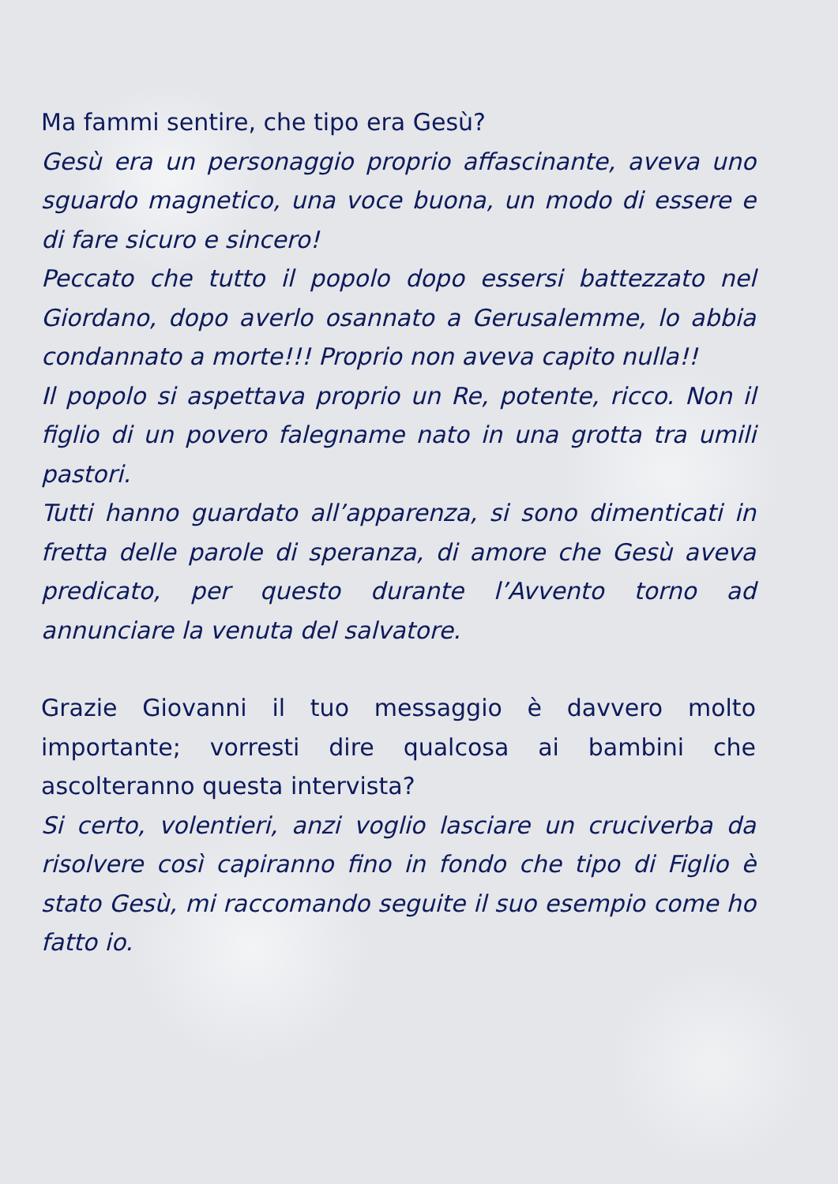Ma fammi sentire, che tipo era Gesù?
Gesù era un personaggio proprio affascinante, aveva uno sguardo magnetico, una voce buona, un modo di essere e di fare sicuro e sincero!
Peccato che tutto il popolo dopo essersi battezzato nel Giordano, dopo averlo osannato a Gerusalemme, lo abbia condannato a morte!!! Proprio non aveva capito nulla!!
Il popolo si aspettava proprio un Re, potente, ricco. Non il figlio di un povero falegname nato in una grotta tra umili pastori.
Tutti hanno guardato all’apparenza, si sono dimenticati in fretta delle parole di speranza, di amore che Gesù aveva predicato, per questo durante l’Avvento torno ad annunciare la venuta del salvatore.
Grazie Giovanni il tuo messaggio è davvero molto importante; vorresti dire qualcosa ai bambini che ascolteranno questa intervista?
Si certo, volentieri, anzi voglio lasciare un cruciverba da risolvere così capiranno fino in fondo che tipo di Figlio è stato Gesù, mi raccomando seguite il suo esempio come ho fatto io.